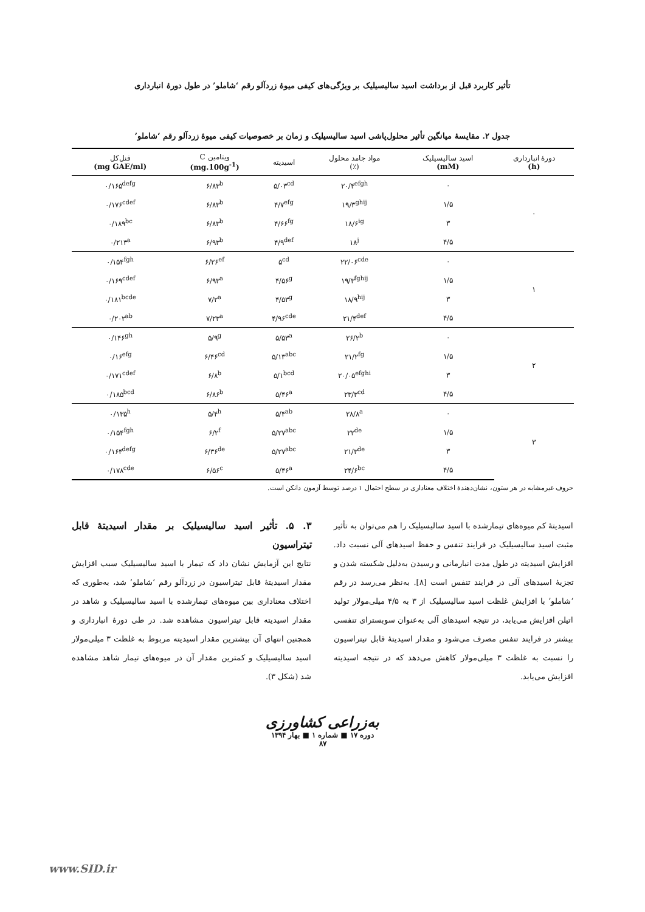تأثیر کاربرد قبل از برداشت اسید سالیسیلیک بر ویژگی‌های کیفی میوهٔ زردآلو رقم ‘شاملو’ در طول دورهٔ انبارداری
جدول ۲. مقایسهٔ میانگین تأثیر محلول‌پاشی اسید سالیسیلیک و زمان بر خصوصیات کیفی میوهٔ زردآلو رقم ‘شاملو’
| دورهٔ انبارداری (h) | اسید سالیسیلیک (mM) | مواد جامد محلول (٪) | اسیدیته | ویتامین C (mg.100g<sup>-1</sup>) | فنل‌کل (mg GAE/ml) |
| --- | --- | --- | --- | --- | --- |
| ۰ | ۰ | ۲۰/۴<sup>efgh</sup> | ۵/۰۳<sup>cd</sup> | ۶/۸۳<sup>b</sup> | ۰/۱۶۵<sup>defg</sup> |
| | ۱/۵ | ۱۹/۳<sup>ghij</sup> | ۴/۷<sup>efg</sup> | ۶/۸۳<sup>b</sup> | ۰/۱۷۶<sup>cdef</sup> |
| | ۳ | ۱۸/۶<sup>ig</sup> | ۴/۶۶<sup>fg</sup> | ۶/۸۳<sup>b</sup> | ۰/۱۸۹<sup>bc</sup> |
| | ۴/۵ | ۱۸<sup>j</sup> | ۴/۹<sup>def</sup> | ۶/۹۳<sup>b</sup> | ۰/۲۱۳<sup>a</sup> |
| ۱ | ۰ | ۲۲/۰۶<sup>cde</sup> | ۵<sup>cd</sup> | ۶/۲۶<sup>ef</sup> | ۰/۱۵۴<sup>fgh</sup> |
| | ۱/۵ | ۱۹/۳<sup>fghij</sup> | ۴/۵۶<sup>g</sup> | ۶/۹۳<sup>a</sup> | ۰/۱۶۹<sup>cdef</sup> |
| | ۳ | ۱۸/۹<sup>hij</sup> | ۴/۵۳<sup>g</sup> | ۷/۲<sup>a</sup> | ۰/۱۸۱<sup>bcde</sup> |
| | ۴/۵ | ۲۱/۴<sup>def</sup> | ۴/۹۶<sup>cde</sup> | ۷/۲۳<sup>a</sup> | ۰/۲۰۲<sup>ab</sup> |
| ۲ | ۰ | ۲۶/۲<sup>b</sup> | ۵/۵۳<sup>a</sup> | ۵/۹<sup>g</sup> | ۰/۱۴۶<sup>gh</sup> |
| | ۱/۵ | ۲۱/۲<sup>fg</sup> | ۵/۱۳<sup>abc</sup> | ۶/۴۶<sup>cd</sup> | ۰/۱۶<sup>efg</sup> |
| | ۳ | ۲۰/۰۵<sup>efghi</sup> | ۵/۱<sup>bcd</sup> | ۶/۸<sup>b</sup> | ۰/۱۷۱<sup>cdef</sup> |
| | ۴/۵ | ۲۳/۳<sup>cd</sup> | ۵/۴۶<sup>a</sup> | ۶/۸۶<sup>b</sup> | ۰/۱۸۵<sup>bcd</sup> |
| ۳ | ۰ | ۲۸/۸<sup>a</sup> | ۵/۴<sup>ab</sup> | ۵/۴<sup>h</sup> | ۰/۱۳۵<sup>h</sup> |
| | ۱/۵ | ۲۲<sup>de</sup> | ۵/۲۷<sup>abc</sup> | ۶/۲<sup>f</sup> | ۰/۱۵۴<sup>fgh</sup> |
| | ۳ | ۲۱/۳<sup>de</sup> | ۵/۲۷<sup>abc</sup> | ۶/۳۶<sup>de</sup> | ۰/۱۶۴<sup>defg</sup> |
| | ۴/۵ | ۲۴/۶<sup>bc</sup> | ۵/۴۶<sup>a</sup> | ۶/۵۶<sup>c</sup> | ۰/۱۷۸<sup>cde</sup> |
حروف غیرمشابه در هر ستون، نشان‌دهندهٔ اختلاف معناداری در سطح احتمال ۱ درصد توسط آزمون دانکن است.
اسیدیتهٔ کم میوه‌های تیمارشده با اسید سالیسیلیک را هم می‌توان به تأثیر مثبت اسید سالیسیلیک در فرایند تنفس و حفظ اسیدهای آلی نسبت داد. افزایش اسیدیته در طول مدت انبارمانی و رسیدن به‌دلیل شکسته شدن و تجزیهٔ اسیدهای آلی در فرایند تنفس است [۸]. به‌نظر می‌رسد در رقم ‘شاملو’ با افزایش غلظت اسید سالیسیلیک از ۳ به ۴/۵ میلی‌مولار تولید اتیلن افزایش می‌یابد، در نتیجه اسیدهای آلی به‌عنوان سوبسترای تنفسی بیشتر در فرایند تنفس مصرف می‌شود و مقدار اسیدیتهٔ قابل تیتراسیون را نسبت به غلظت ۳ میلی‌مولار کاهش می‌دهد که در نتیجه اسیدیته افزایش می‌یابد.
۳. ۵. تأثیر اسید سالیسیلیک بر مقدار اسیدیتهٔ قابل تیتراسیون
نتایج این آزمایش نشان داد که تیمار با اسید سالیسیلیک سبب افزایش مقدار اسیدیتهٔ قابل تیتراسیون در زردآلو رقم ‘شاملو’ شد، به‌طوری که اختلاف معناداری بین میوه‌های تیمارشده با اسید سالیسیلیک و شاهد در مقدار اسیدیته قابل تیتراسیون مشاهده شد. در طی دورهٔ انبارداری و همچنین انتهای آن بیشترین مقدار اسیدیته مربوط به غلظت ۳ میلی‌مولار اسید سالیسیلیک و کمترین مقدار آن در میوه‌های تیمار شاهد مشاهده شد (شکل ۳).
به‌زراعی کشاورزی
دوره ۱۷ ■ شماره ۱ ■ بهار ۱۳۹۴
۸۷
www.SID.ir